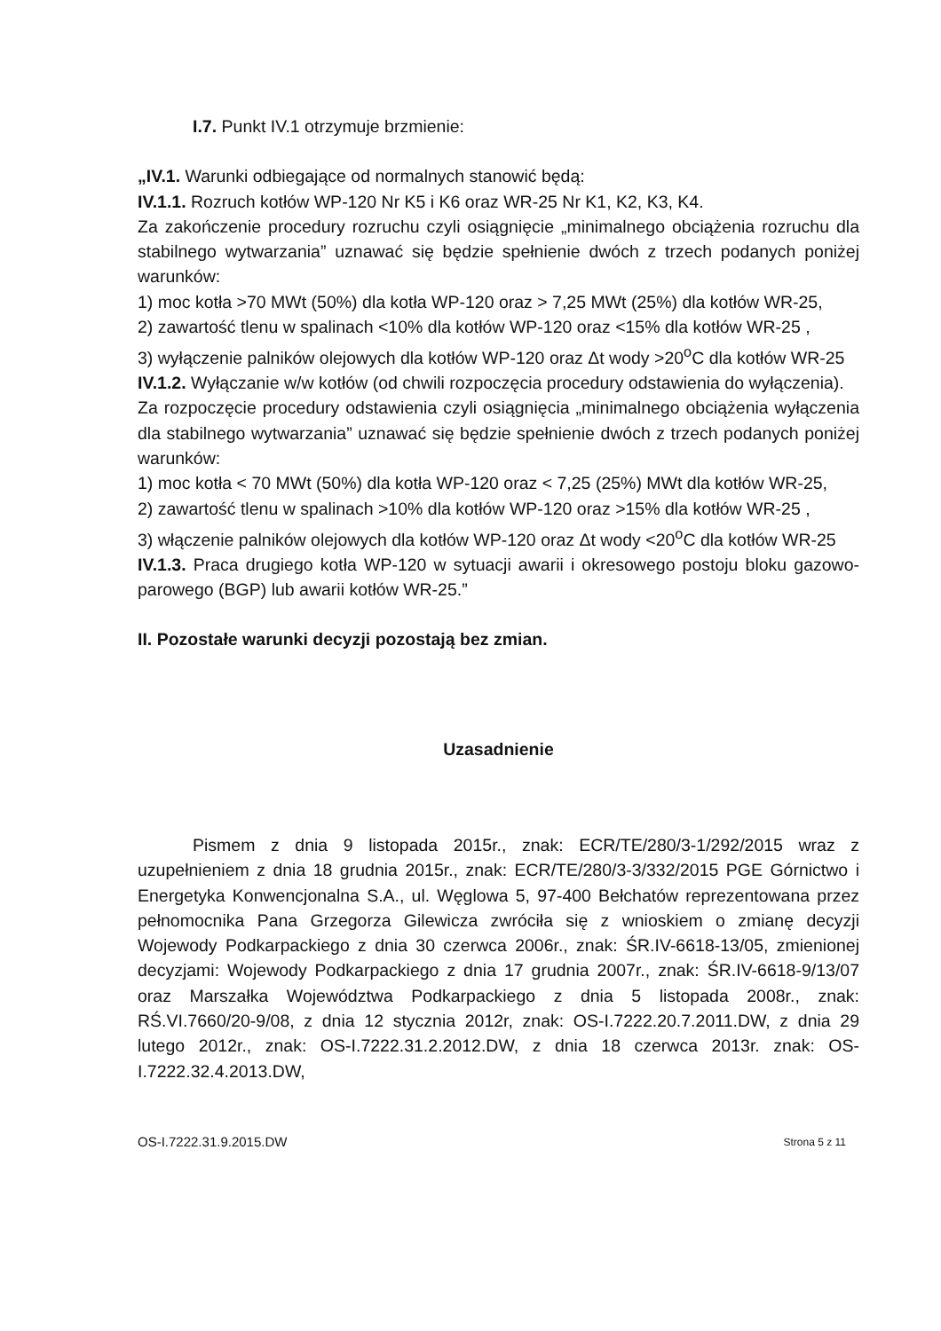I.7. Punkt IV.1 otrzymuje brzmienie:
„IV.1. Warunki odbiegające od normalnych stanowić będą:
IV.1.1. Rozruch kotłów WP-120 Nr K5 i K6 oraz WR-25 Nr K1, K2, K3, K4.
Za zakończenie procedury rozruchu czyli osiągnięcie „minimalnego obciążenia rozruchu dla stabilnego wytwarzania” uznawać się będzie spełnienie dwóch z trzech podanych poniżej warunków:
1) moc kotła >70 MWt (50%) dla kotła WP-120 oraz > 7,25 MWt (25%) dla kotłów WR-25,
2) zawartość tlenu w spalinach <10% dla kotłów WP-120 oraz <15% dla kotłów WR-25 ,
3) wyłączenie palników olejowych dla kotłów WP-120 oraz Δt wody >20<sup>o</sup>C dla kotłów WR-25
IV.1.2. Wyłączanie w/w kotłów (od chwili rozpoczęcia procedury odstawienia do wyłączenia).
Za rozpoczęcie procedury odstawienia czyli osiągnięcia „minimalnego obciążenia wyłączenia dla stabilnego wytwarzania” uznawać się będzie spełnienie dwóch z trzech podanych poniżej warunków:
1) moc kotła < 70 MWt (50%) dla kotła WP-120 oraz < 7,25 (25%) MWt dla kotłów WR-25,
2) zawartość tlenu w spalinach >10% dla kotłów WP-120 oraz >15% dla kotłów WR-25 ,
3) włączenie palników olejowych dla kotłów WP-120 oraz Δt wody <20<sup>o</sup>C dla kotłów WR-25
IV.1.3. Praca drugiego kotła WP-120 w sytuacji awarii i okresowego postoju bloku gazowo-parowego (BGP) lub awarii kotłów WR-25.”
II. Pozostałe warunki decyzji pozostają bez zmian.
Uzasadnienie
Pismem z dnia 9 listopada 2015r., znak: ECR/TE/280/3-1/292/2015 wraz z uzupełnieniem z dnia 18 grudnia 2015r., znak: ECR/TE/280/3-3/332/2015 PGE Górnictwo i Energetyka Konwencjonalna S.A., ul. Węglowa 5, 97-400 Bełchatów reprezentowana przez pełnomocnika Pana Grzegorza Gilewicza zwróciła się z wnioskiem o zmianę decyzji Wojewody Podkarpackiego z dnia 30 czerwca 2006r., znak: ŚR.IV-6618-13/05, zmienionej decyzjami: Wojewody Podkarpackiego z dnia 17 grudnia 2007r., znak: ŚR.IV-6618-9/13/07 oraz Marszałka Województwa Podkarpackiego z dnia 5 listopada 2008r., znak: RŚ.VI.7660/20-9/08, z dnia 12 stycznia 2012r, znak: OS-I.7222.20.7.2011.DW, z dnia 29 lutego 2012r., znak: OS-I.7222.31.2.2012.DW, z dnia 18 czerwca 2013r. znak: OS-I.7222.32.4.2013.DW,
OS-I.7222.31.9.2015.DW Strona 5 z 11